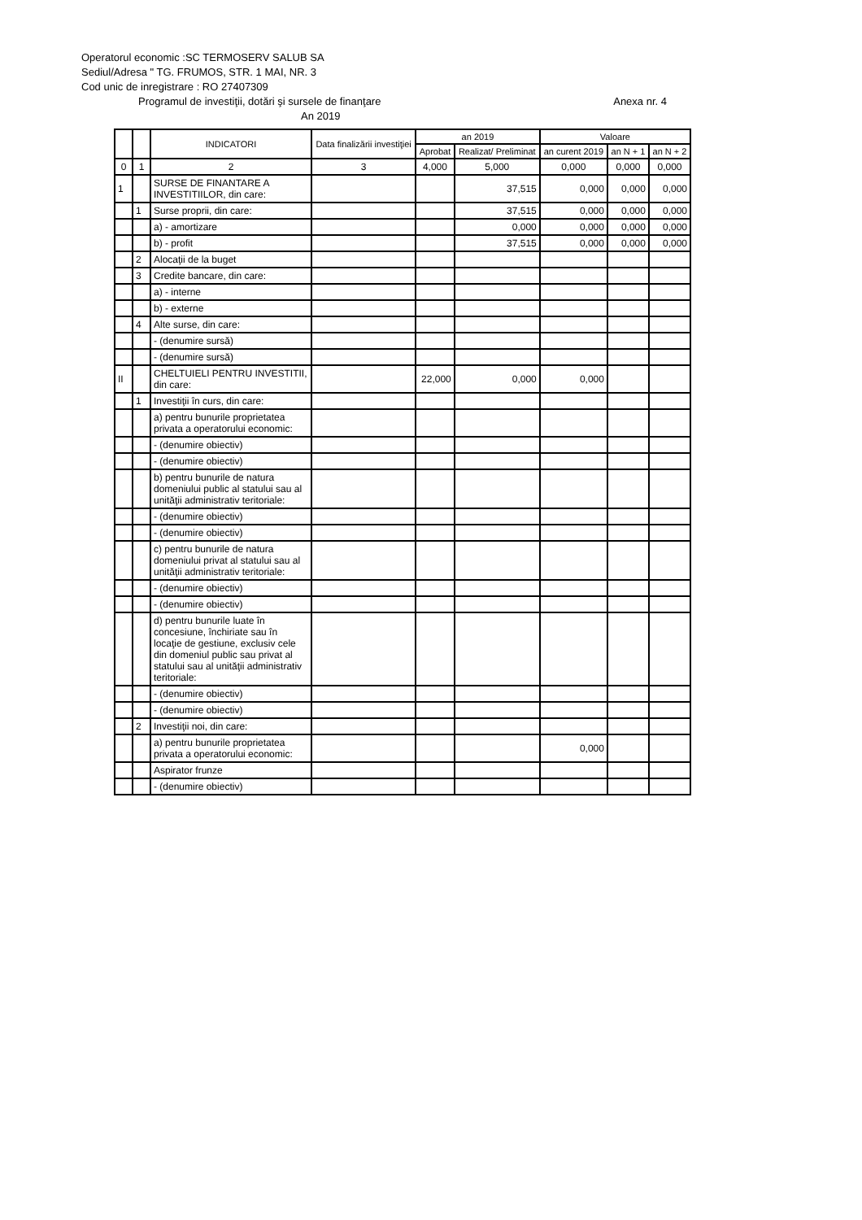Operatorul economic :SC TERMOSERV SALUB SA
Sediul/Adresa " TG. FRUMOS, STR. 1 MAI, NR. 3
Cod unic de inregistrare : RO 27407309
Programul de investiţii, dotări şi sursele de finanţare Anexa nr. 4
An 2019
| | | INDICATORI | Data finalizării investiţiei | an 2019 | | Valoare | | |
| --- | --- | --- | --- | --- | --- | --- | --- | --- |
| | | | | Aprobat | Realizat/ Preliminat | an curent 2019 | an N + 1 | an N + 2 |
| 0 | 1 | 2 | 3 | 4,000 | 5,000 | 0,000 | 0,000 | 0,000 |
| 1 | | SURSE DE FINANTARE A INVESTITIILOR, din care: | | | 37,515 | 0,000 | 0,000 | 0,000 |
| | 1 | Surse proprii, din care: | | | 37,515 | 0,000 | 0,000 | 0,000 |
| | | a) - amortizare | | | 0,000 | 0,000 | 0,000 | 0,000 |
| | | b) - profit | | | 37,515 | 0,000 | 0,000 | 0,000 |
| | 2 | Alocaţii de la buget | | | | | | |
| | 3 | Credite bancare, din care: | | | | | | |
| | | a) - interne | | | | | | |
| | | b) - externe | | | | | | |
| | 4 | Alte surse, din care: | | | | | | |
| | | - (denumire sursă) | | | | | | |
| | | - (denumire sursă) | | | | | | |
| II | | CHELTUIELI PENTRU INVESTITII, din care: | | 22,000 | 0,000 | 0,000 | | |
| | 1 | Investiţii în curs, din care: | | | | | | |
| | | a) pentru bunurile proprietatea privata a operatorului economic: | | | | | | |
| | | - (denumire obiectiv) | | | | | | |
| | | - (denumire obiectiv) | | | | | | |
| | | b) pentru bunurile de natura domeniului public al statului sau al unităţii administrativ teritoriale: | | | | | | |
| | | - (denumire obiectiv) | | | | | | |
| | | - (denumire obiectiv) | | | | | | |
| | | c) pentru bunurile de natura domeniului privat al statului sau al unităţii administrativ teritoriale: | | | | | | |
| | | - (denumire obiectiv) | | | | | | |
| | | - (denumire obiectiv) | | | | | | |
| | | d) pentru bunurile luate în concesiune, închiriate sau în locaţie de gestiune, exclusiv cele din domeniul public sau privat al statului sau al unităţii administrativ teritoriale: | | | | | | |
| | | - (denumire obiectiv) | | | | | | |
| | | - (denumire obiectiv) | | | | | | |
| | 2 | Investiţii noi, din care: | | | | | | |
| | | a) pentru bunurile proprietatea privata a operatorului economic: | | | | 0,000 | | |
| | | Aspirator frunze | | | | | | |
| | | - (denumire obiectiv) | | | | | | |